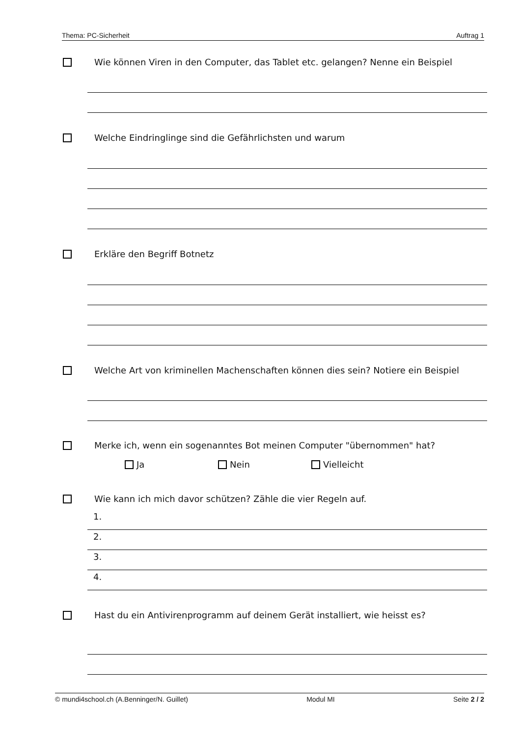Thema: PC-Sicherheit Auftrag 1
Wie können Viren in den Computer, das Tablet etc. gelangen? Nenne ein Beispiel
Welche Eindringlinge sind die Gefährlichsten und warum
Erkläre den Begriff Botnetz
Welche Art von kriminellen Machenschaften können dies sein? Notiere ein Beispiel
Merke ich, wenn ein sogenanntes Bot meinen Computer "übernommen" hat?
Ja Nein Vielleicht
Wie kann ich mich davor schützen? Zähle die vier Regeln auf.
1.
2.
3.
4.
Hast du ein Antivirenprogramm auf deinem Gerät installiert, wie heisst es?
© mundi4school.ch (A.Benninger/N. Guillet) Modul MI Seite 2 / 2